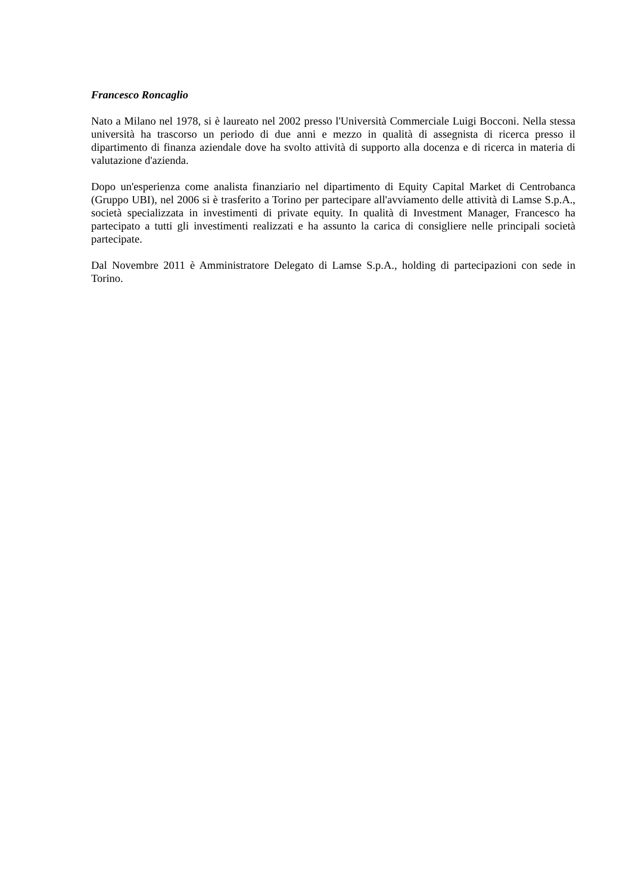Francesco Roncaglio
Nato a Milano nel 1978, si è laureato nel 2002 presso l'Università Commerciale Luigi Bocconi. Nella stessa università ha trascorso un periodo di due anni e mezzo in qualità di assegnista di ricerca presso il dipartimento di finanza aziendale dove ha svolto attività di supporto alla docenza e di ricerca in materia di valutazione d'azienda.
Dopo un'esperienza come analista finanziario nel dipartimento di Equity Capital Market di Centrobanca (Gruppo UBI), nel 2006 si è trasferito a Torino per partecipare all'avviamento delle attività di Lamse S.p.A., società specializzata in investimenti di private equity. In qualità di Investment Manager, Francesco ha partecipato a tutti gli investimenti realizzati e ha assunto la carica di consigliere nelle principali società partecipate.
Dal Novembre 2011 è Amministratore Delegato di Lamse S.p.A., holding di partecipazioni con sede in Torino.